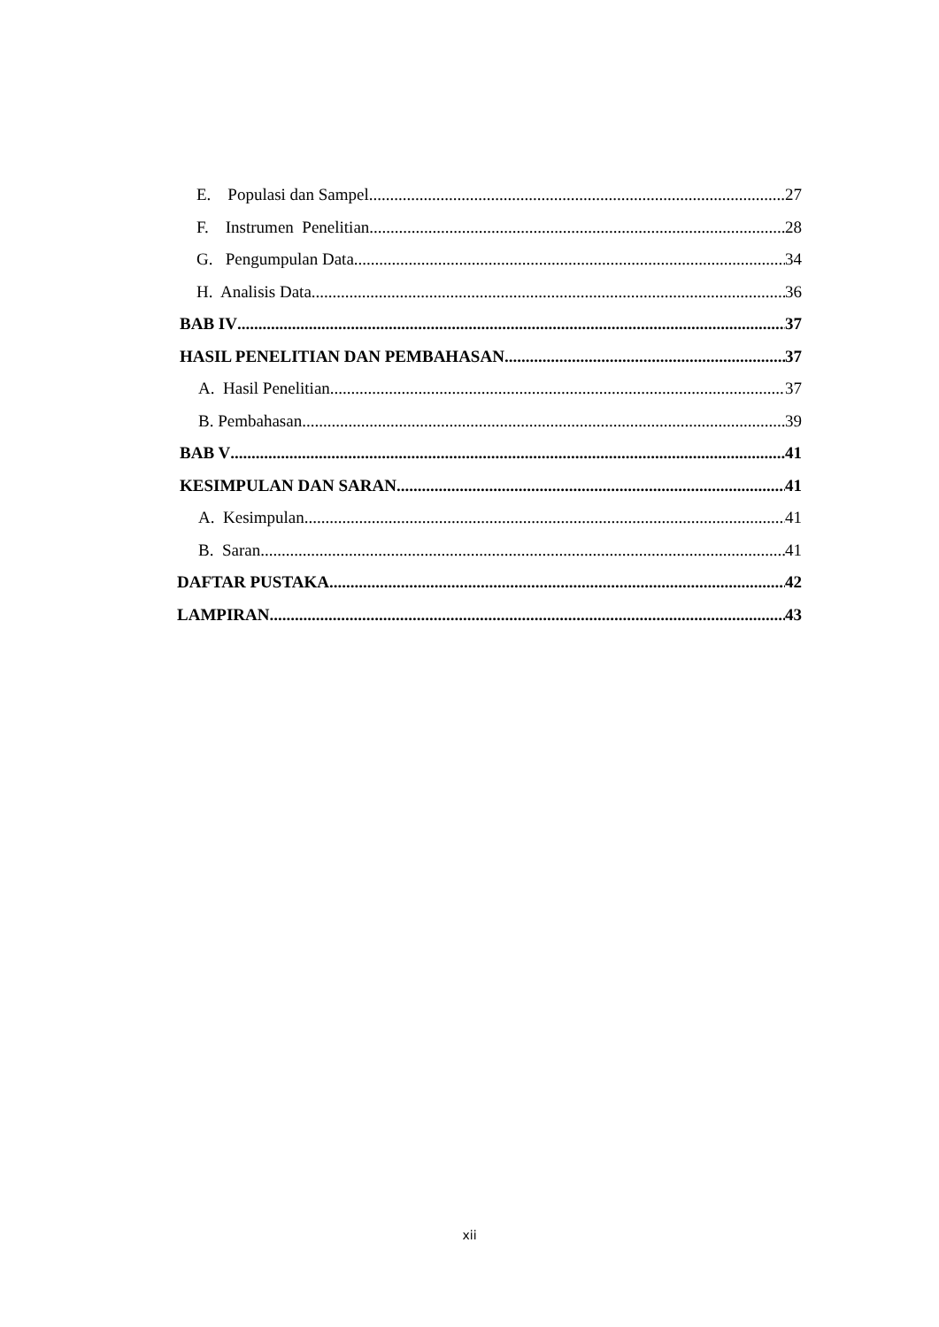E. Populasi dan Sampel 27
F. Instrumen Penelitian 28
G. Pengumpulan Data 34
H. Analisis Data 36
BAB IV 37
HASIL PENELITIAN DAN PEMBAHASAN 37
A. Hasil Penelitian 37
B. Pembahasan 39
BAB V 41
KESIMPULAN DAN SARAN 41
A. Kesimpulan 41
B. Saran 41
DAFTAR PUSTAKA 42
LAMPIRAN 43
xii